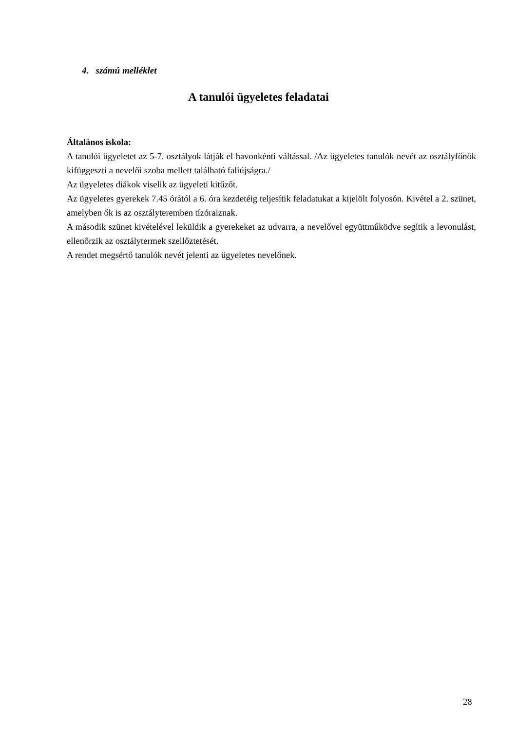4. számú melléklet
A tanulói ügyeletes feladatai
Általános iskola:
A tanulói ügyeletet az 5-7. osztályok látják el havonkénti váltással. /Az ügyeletes tanulók nevét az osztályfőnök kifüggeszti a nevelői szoba mellett található faliújságra./
Az ügyeletes diákok viselik az ügyeleti kitűzőt.
Az ügyeletes gyerekek 7.45 órától a 6. óra kezdetéig teljesítik feladatukat a kijelölt folyosón. Kivétel a 2. szünet, amelyben ők is az osztályteremben tízóraiznak.
A második szünet kivételével leküldik a gyerekeket az udvarra, a nevelővel együttműködve segítik a levonulást, ellenőrzik az osztálytermek szellőztetését.
A rendet megsértő tanulók nevét jelenti az ügyeletes nevelőnek.
28